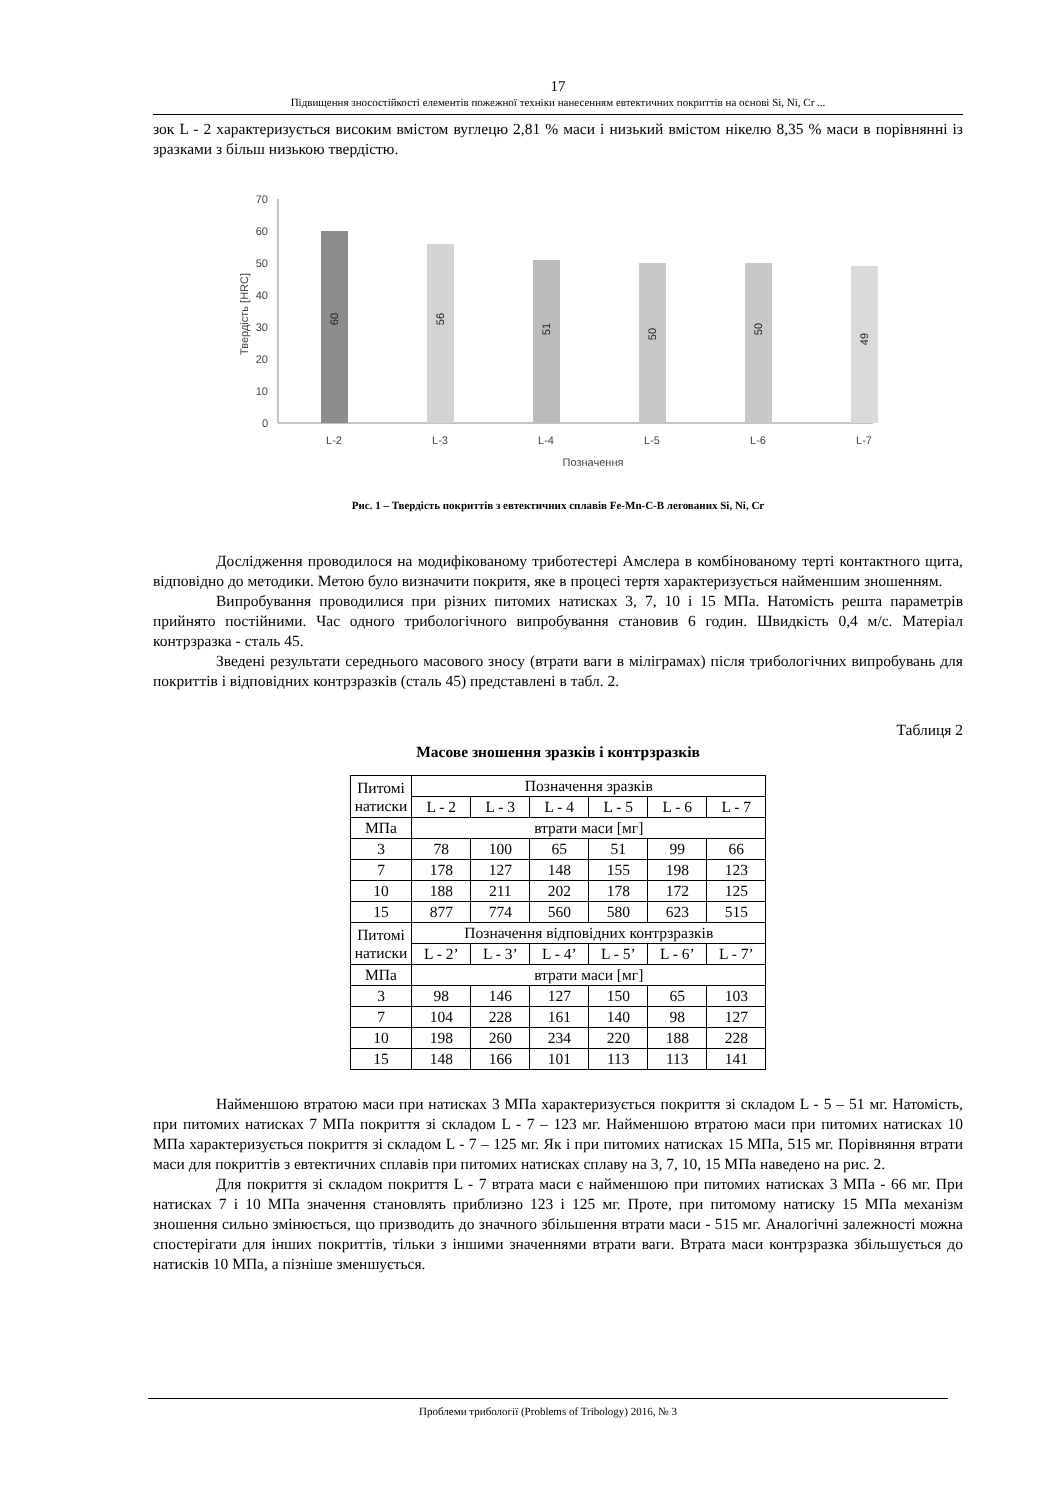17
Підвищення зносостійкості елементів пожежної техніки нанесенням евтектичних покриттів на основі Si, Ni, Cr ...
зок L - 2 характеризується високим вмістом вуглецю 2,81 % маси і низький вмістом нікелю 8,35 % маси в порівнянні із зразками з більш низькою твердістю.
0
10
20
30
40
50
60
70
Твердість [HRC]
60
56
51
50
50
49
L-2
L-3
L-4
L-5
L-6
L-7
Позначення
Рис. 1 – Твердість покриттів з евтектичних сплавів Fe-Mn-C-B легованих Si, Ni, Cr
Дослідження проводилося на модифікованому триботестері Амслера в комбінованому терті контактного щита, відповідно до методики. Метою було визначити покритя, яке в процесі тертя характеризується найменшим зношенням.
Випробування проводилися при різних питомих натисках 3, 7, 10 і 15 МПа. Натомість решта параметрів прийнято постійними. Час одного трибологічного випробування становив 6 годин. Швидкість 0,4 м/с. Матеріал контрзразка - сталь 45.
Зведені результати середнього масового зносу (втрати ваги в міліграмах) після трибологічних випробувань для покриттів і відповідних контрзразків (сталь 45) представлені в табл. 2.
Таблиця 2
Масове зношення зразків і контрзразків
| Питомі натиски | Позначення зразків | | | | | |
| | L - 2 | L - 3 | L - 4 | L - 5 | L - 6 | L - 7 |
| МПа | втрати маси [мг] | | | | | |
| 3 | 78 | 100 | 65 | 51 | 99 | 66 |
| 7 | 178 | 127 | 148 | 155 | 198 | 123 |
| 10 | 188 | 211 | 202 | 178 | 172 | 125 |
| 15 | 877 | 774 | 560 | 580 | 623 | 515 |
| Питомі натиски | Позначення відповідних контрзразків | | | | | |
| | L - 2’ | L - 3’ | L - 4’ | L - 5’ | L - 6’ | L - 7’ |
| МПа | втрати маси [мг] | | | | | |
| 3 | 98 | 146 | 127 | 150 | 65 | 103 |
| 7 | 104 | 228 | 161 | 140 | 98 | 127 |
| 10 | 198 | 260 | 234 | 220 | 188 | 228 |
| 15 | 148 | 166 | 101 | 113 | 113 | 141 |
Найменшою втратою маси при натисках 3 МПа характеризується покриття зі складом L - 5 – 51 мг. Натомість, при питомих натисках 7 МПа покриття зі складом L - 7 – 123 мг. Найменшою втратою маси при питомих натисках 10 МПа характеризується покриття зі складом L - 7 – 125 мг. Як і при питомих натисках 15 МПа, 515 мг. Порівняння втрати маси для покриттів з евтектичних сплавів при питомих натисках сплаву на 3, 7, 10, 15 МПа наведено на рис. 2.
Для покриття зі складом покриття L - 7 втрата маси є найменшою при питомих натисках 3 МПа - 66 мг. При натисках 7 і 10 МПа значення становлять приблизно 123 і 125 мг. Проте, при питомому натиску 15 МПа механізм зношення сильно змінюється, що призводить до значного збільшення втрати маси - 515 мг. Аналогічні залежності можна спостерігати для інших покриттів, тільки з іншими значеннями втрати ваги. Втрата маси контрзразка збільшується до натисків 10 МПа, а пізніше зменшується.
Проблеми трибології (Problems of Tribology) 2016, № 3